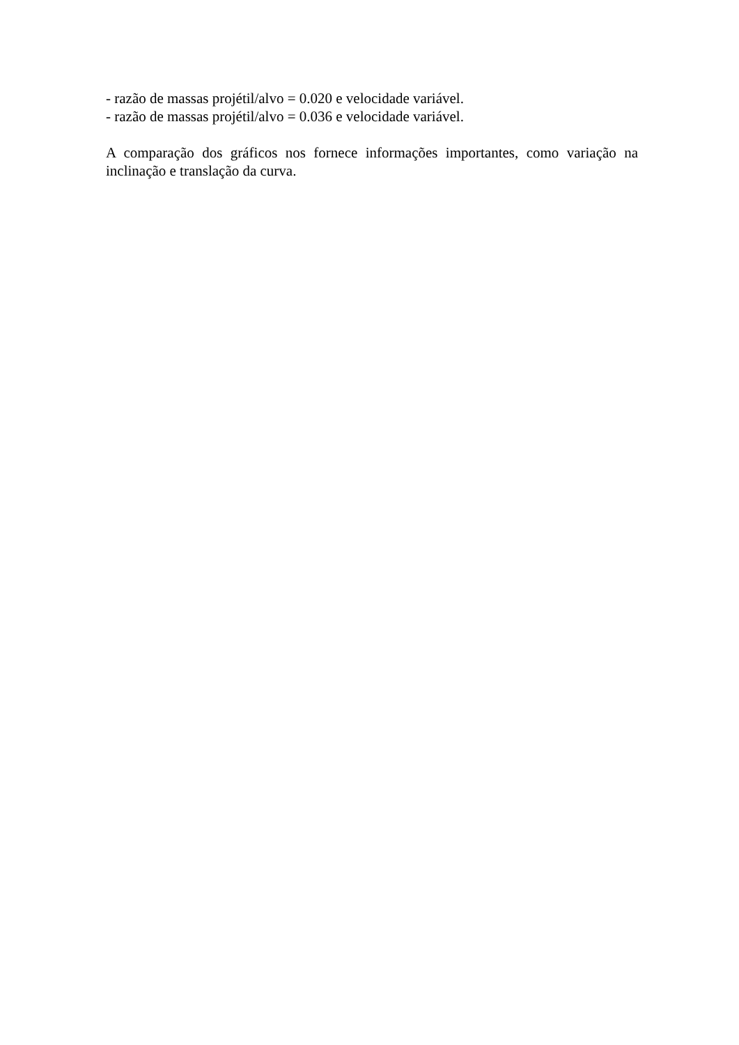- razão de massas projétil/alvo = 0.020 e velocidade variável.
- razão de massas projétil/alvo = 0.036 e velocidade variável.
A comparação dos gráficos nos fornece informações importantes, como variação na inclinação e translação da curva.